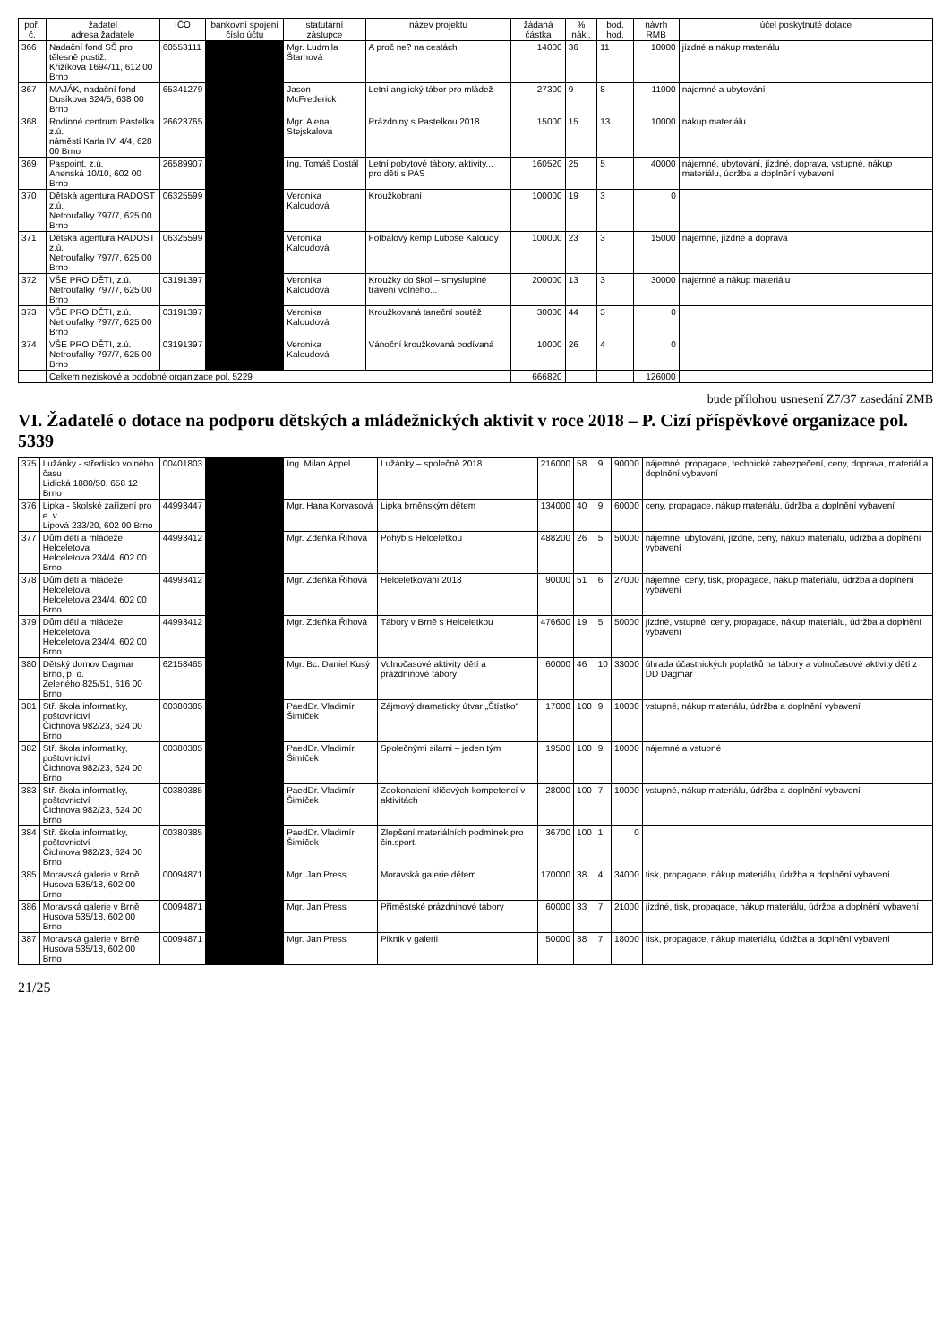| poř. č. | žadatel adresa žadatele | IČO | bankovní spojení číslo účtu | statutární zástupce | název projektu | žádaná částka | % nákl. | bod. hod. | návrh RMB | účel poskytnuté dotace |
| --- | --- | --- | --- | --- | --- | --- | --- | --- | --- | --- |
| 366 | Nadační fond SŠ pro tělesně postiž. Křižíkova 1694/11, 612 00 Brno | 60553111 | | Mgr. Ludmila Štarhová | A proč ne? na cestách | 14000 | 36 | 11 | 10000 | jízdné a nákup materiálu |
| 367 | MAJÁK, nadační fond Dusíkova 824/5, 638 00 Brno | 65341279 | | Jason McFrederick | Letní anglický tábor pro mládež | 27300 | 9 | 8 | 11000 | nájemné a ubytování |
| 368 | Rodinné centrum Pastelka z.ú. náměstí Karla IV. 4/4, 628 00 Brno | 26623765 | | Mgr. Alena Stejskalová | Prázdniny s Pastelkou 2018 | 15000 | 15 | 13 | 10000 | nákup materiálu |
| 369 | Paspoint, z.ú. Anenská 10/10, 602 00 Brno | 26589907 | | Ing. Tomáš Dostál | Letní pobytové tábory, aktivity... pro děti s PAS | 160520 | 25 | 5 | 40000 | nájemné, ubytování, jízdné, doprava, vstupné, nákup materiálu, údržba a doplnění vybavení |
| 370 | Dětská agentura RADOST z.ú. Netroufalky 797/7, 625 00 Brno | 06325599 | | Veronika Kaloudová | Kroužkobraní | 100000 | 19 | 3 | 0 | |
| 371 | Dětská agentura RADOST z.ú. Netroufalky 797/7, 625 00 Brno | 06325599 | | Veronika Kaloudová | Fotbalový kemp Luboše Kaloudy | 100000 | 23 | 3 | 15000 | nájemné, jízdné a doprava |
| 372 | VŠE PRO DĚTI, z.ú. Netroufalky 797/7, 625 00 Brno | 03191397 | | Veronika Kaloudová | Kroužky do škol – smysluplné trávení volného... | 200000 | 13 | 3 | 30000 | nájemné a nákup materiálu |
| 373 | VŠE PRO DĚTI, z.ú. Netroufalky 797/7, 625 00 Brno | 03191397 | | Veronika Kaloudová | Kroužkovaná taneční soutěž | 30000 | 44 | 3 | 0 | |
| 374 | VŠE PRO DĚTI, z.ú. Netroufalky 797/7, 625 00 Brno | 03191397 | | Veronika Kaloudová | Vánoční kroužkovaná podívaná | 10000 | 26 | 4 | 0 | |
| | Celkem neziskové a podobné organizace pol. 5229 | | | | | 666820 | | | 126000 | |
bude přílohou usnesení Z7/37 zasedání ZMB
VI. Žadatelé o dotace na podporu dětských a mládežnických aktivit v roce 2018 – P. Cizí příspěvkové organizace pol. 5339
| 375 | Lužánky - středisko volného času Lidická 1880/50, 658 12 Brno | 00401803 | | Ing. Milan Appel | Lužánky – společně 2018 | 216000 | 58 | 9 | 90000 | nájemné, propagace, technické zabezpečení, ceny, doprava, materiál a doplnění vybavení |
| 376 | Lipka - školské zařízení pro e. v. Lipová 233/20, 602 00 Brno | 44993447 | | Mgr. Hana Korvasová | Lipka brněnským dětem | 134000 | 40 | 9 | 60000 | ceny, propagace, nákup materiálu, údržba a doplnění vybavení |
| 377 | Dům dětí a mládeže, Helceletova Helceletova 234/4, 602 00 Brno | 44993412 | | Mgr. Zdeňka Říhová | Pohyb s Helceletkou | 488200 | 26 | 5 | 50000 | nájemné, ubytování, jízdné, ceny, nákup materiálu, údržba a doplnění vybavení |
| 378 | Dům dětí a mládeže, Helceletova Helceletova 234/4, 602 00 Brno | 44993412 | | Mgr. Zdeňka Říhová | Helceletkování 2018 | 90000 | 51 | 6 | 27000 | nájemné, ceny, tisk, propagace, nákup materiálu, údržba a doplnění vybavení |
| 379 | Dům dětí a mládeže, Helceletova Helceletova 234/4, 602 00 Brno | 44993412 | | Mgr. Zdeňka Říhová | Tábory v Brně s Helceletkou | 476600 | 19 | 5 | 50000 | jízdné, vstupné, ceny, propagace, nákup materiálu, údržba a doplnění vybavení |
| 380 | Dětský domov Dagmar Brno, p. o. Zeleného 825/51, 616 00 Brno | 62158465 | | Mgr. Bc. Daniel Kusý | Volnočasové aktivity dětí a prázdninové tábory | 60000 | 46 | 10 | 33000 | úhrada účastnických poplatků na tábory a volnočasové aktivity dětí z DD Dagmar |
| 381 | Stř. škola informatiky, poštovnictví Čichnova 982/23, 624 00 Brno | 00380385 | | PaedDr. Vladimír Šimíček | Zájmový dramatický útvar „Štístko“ | 17000 | 100 | 9 | 10000 | vstupné, nákup materiálu, údržba a doplnění vybavení |
| 382 | Stř. škola informatiky, poštovnictví Čichnova 982/23, 624 00 Brno | 00380385 | | PaedDr. Vladimír Šimíček | Společnými silami – jeden tým | 19500 | 100 | 9 | 10000 | nájemné a vstupné |
| 383 | Stř. škola informatiky, poštovnictví Čichnova 982/23, 624 00 Brno | 00380385 | | PaedDr. Vladimír Šimíček | Zdokonalení klíčových kompetencí v aktivitách | 28000 | 100 | 7 | 10000 | vstupné, nákup materiálu, údržba a doplnění vybavení |
| 384 | Stř. škola informatiky, poštovnictví Čichnova 982/23, 624 00 Brno | 00380385 | | PaedDr. Vladimír Šimíček | Zlepšení materiálních podmínek pro čin.sport. | 36700 | 100 | 1 | 0 | |
| 385 | Moravská galerie v Brně Husova 535/18, 602 00 Brno | 00094871 | | Mgr. Jan Press | Moravská galerie dětem | 170000 | 38 | 4 | 34000 | tisk, propagace, nákup materiálu, údržba a doplnění vybavení |
| 386 | Moravská galerie v Brně Husova 535/18, 602 00 Brno | 00094871 | | Mgr. Jan Press | Příměstské prázdninové tábory | 60000 | 33 | 7 | 21000 | jízdné, tisk, propagace, nákup materiálu, údržba a doplnění vybavení |
| 387 | Moravská galerie v Brně Husova 535/18, 602 00 Brno | 00094871 | | Mgr. Jan Press | Piknik v galerii | 50000 | 38 | 7 | 18000 | tisk, propagace, nákup materiálu, údržba a doplnění vybavení |
21/25